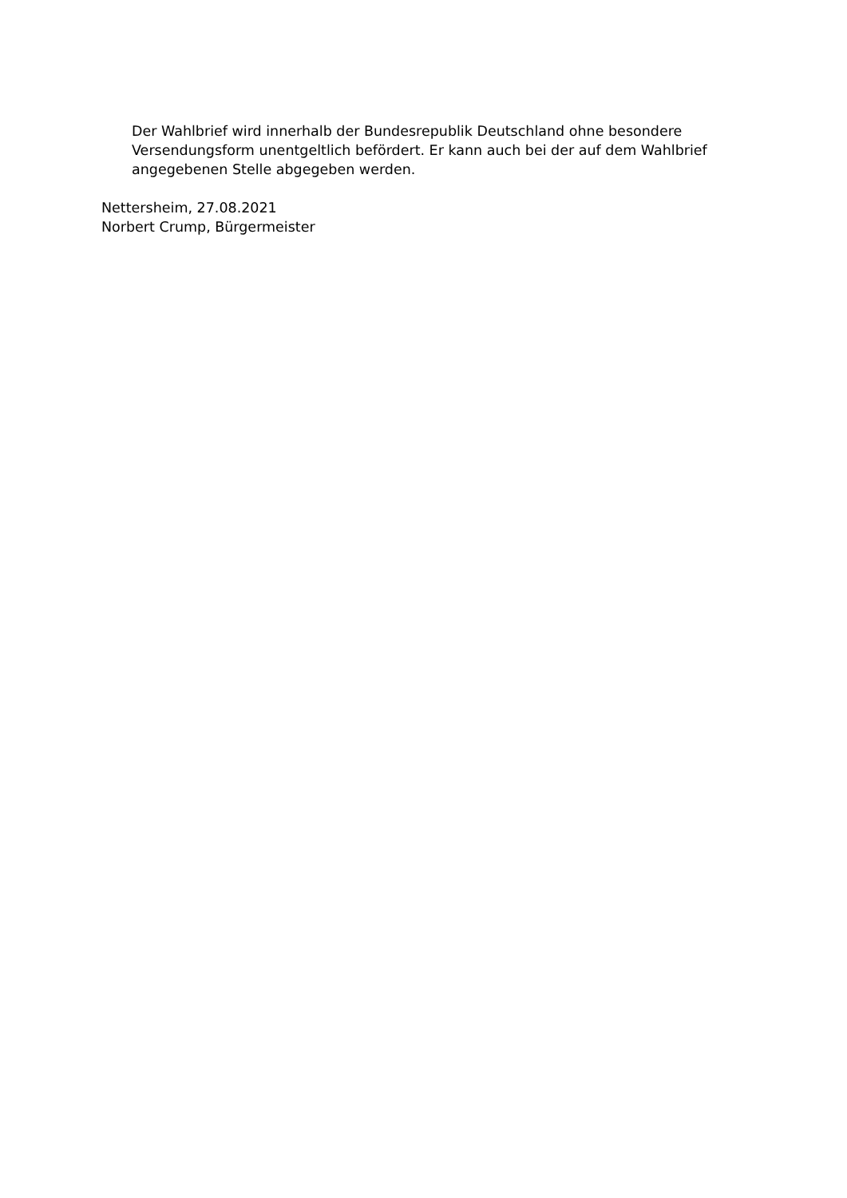Der Wahlbrief wird innerhalb der Bundesrepublik Deutschland ohne besondere Versendungsform unentgeltlich befördert. Er kann auch bei der auf dem Wahlbrief angegebenen Stelle abgegeben werden.
Nettersheim, 27.08.2021
Norbert Crump, Bürgermeister